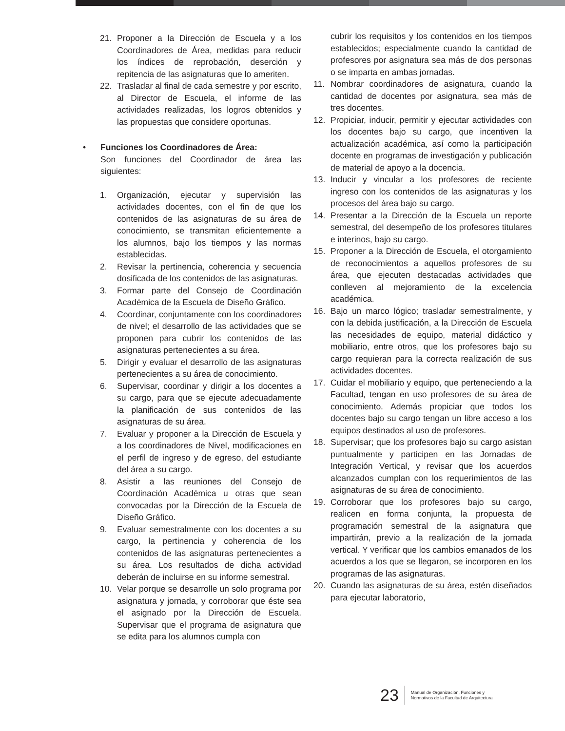21. Proponer a la Dirección de Escuela y a los Coordinadores de Área, medidas para reducir los índices de reprobación, deserción y repitencia de las asignaturas que lo ameriten.
22. Trasladar al final de cada semestre y por escrito, al Director de Escuela, el informe de las actividades realizadas, los logros obtenidos y las propuestas que considere oportunas.
• Funciones los Coordinadores de Área:
Son funciones del Coordinador de área las siguientes:
1. Organización, ejecutar y supervisión las actividades docentes, con el fin de que los contenidos de las asignaturas de su área de conocimiento, se transmitan eficientemente a los alumnos, bajo los tiempos y las normas establecidas.
2. Revisar la pertinencia, coherencia y secuencia dosificada de los contenidos de las asignaturas.
3. Formar parte del Consejo de Coordinación Académica de la Escuela de Diseño Gráfico.
4. Coordinar, conjuntamente con los coordinadores de nivel; el desarrollo de las actividades que se proponen para cubrir los contenidos de las asignaturas pertenecientes a su área.
5. Dirigir y evaluar el desarrollo de las asignaturas pertenecientes a su área de conocimiento.
6. Supervisar, coordinar y dirigir a los docentes a su cargo, para que se ejecute adecuadamente la planificación de sus contenidos de las asignaturas de su área.
7. Evaluar y proponer a la Dirección de Escuela y a los coordinadores de Nivel, modificaciones en el perfil de ingreso y de egreso, del estudiante del área a su cargo.
8. Asistir a las reuniones del Consejo de Coordinación Académica u otras que sean convocadas por la Dirección de la Escuela de Diseño Gráfico.
9. Evaluar semestralmente con los docentes a su cargo, la pertinencia y coherencia de los contenidos de las asignaturas pertenecientes a su área. Los resultados de dicha actividad deberán de incluirse en su informe semestral.
10. Velar porque se desarrolle un solo programa por asignatura y jornada, y corroborar que éste sea el asignado por la Dirección de Escuela. Supervisar que el programa de asignatura que se edita para los alumnos cumpla con
cubrir los requisitos y los contenidos en los tiempos establecidos; especialmente cuando la cantidad de profesores por asignatura sea más de dos personas o se imparta en ambas jornadas.
11. Nombrar coordinadores de asignatura, cuando la cantidad de docentes por asignatura, sea más de tres docentes.
12. Propiciar, inducir, permitir y ejecutar actividades con los docentes bajo su cargo, que incentiven la actualización académica, así como la participación docente en programas de investigación y publicación de material de apoyo a la docencia.
13. Inducir y vincular a los profesores de reciente ingreso con los contenidos de las asignaturas y los procesos del área bajo su cargo.
14. Presentar a la Dirección de la Escuela un reporte semestral, del desempeño de los profesores titulares e interinos, bajo su cargo.
15. Proponer a la Dirección de Escuela, el otorgamiento de reconocimientos a aquellos profesores de su área, que ejecuten destacadas actividades que conlleven al mejoramiento de la excelencia académica.
16. Bajo un marco lógico; trasladar semestralmente, y con la debida justificación, a la Dirección de Escuela las necesidades de equipo, material didáctico y mobiliario, entre otros, que los profesores bajo su cargo requieran para la correcta realización de sus actividades docentes.
17. Cuidar el mobiliario y equipo, que perteneciendo a la Facultad, tengan en uso profesores de su área de conocimiento. Además propiciar que todos los docentes bajo su cargo tengan un libre acceso a los equipos destinados al uso de profesores.
18. Supervisar; que los profesores bajo su cargo asistan puntualmente y participen en las Jornadas de Integración Vertical, y revisar que los acuerdos alcanzados cumplan con los requerimientos de las asignaturas de su área de conocimiento.
19. Corroborar que los profesores bajo su cargo, realicen en forma conjunta, la propuesta de programación semestral de la asignatura que impartirán, previo a la realización de la jornada vertical. Y verificar que los cambios emanados de los acuerdos a los que se llegaron, se incorporen en los programas de las asignaturas.
20. Cuando las asignaturas de su área, estén diseñados para ejecutar laboratorio,
23 Manual de Organización, Funciones y
Normativos de la Facultad de Arquitectura